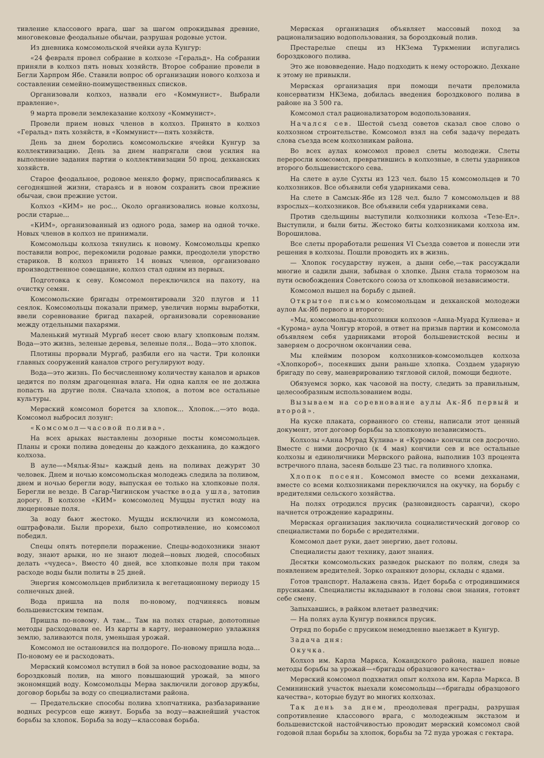тивление классового врага, шаг за шагом опрокидывая древние, многовековые феодальные обычаи, разрушая родовые устои.
Из дневника комсомольской ячейки аула Кунгур:
«24 февраля провел собрание в колхозе «Геральд». На собрании приняли в колхоз пять новых хозяйств. Второе собрание провели в Бегли Харпром Ябе. Ставили вопрос об организации нового колхоза и составлении семейно-поимущественных списков.
Организовали колхоз, назвали его «Коммунист». Выбрали правление».
9 марта провели землеказание колхозу «Коммунист».
Провели прием новых членов в колхоз. Принято в колхоз «Геральд» пять хозяйств, в «Коммунист»—пять хозяйств.
День за днем боролись комсомольские ячейки Кунгур за коллективизацию. День за днем напрягали свои усилия на выполнение задания партии о коллективизации 50 проц. дехканских хозяйств.
Старое феодальное, родовое меняло форму, приспосабливаясь к сегодняшней жизни, стараясь и в новом сохранить свои прежние обычаи, свои прежние устои.
Колхоз «КИМ» не рос... Около организовались новые колхозы, росли старые...
«КИМ», организованный из одного рода, замер на одной точке. Новых членов в колхоз не принимали.
Комсомольцы колхоза тянулись к новому. Комсомольцы крепко поставили вопрос, перекомили родовые рамки, преодолели упорство стариков. В колхоз принято 14 новых членов, организовано производственное совещание, колхоз стал одним из первых.
Подготовка к севу. Комсомол переключился на пахоту, на очистку семян.
Комсомольские бригады отремонтировали 320 плугов и 11 сеялок. Комсомольцы показали пример, увеличив нормы выработки, ввели соревнование бригад пахарей, организовали соревнование между отдельными пахарями.
Маленький мутный Мургаб несет свою влагу хлопковым полям. Вода—это жизнь, зеленые деревья, зеленые поля... Вода—это хлопок.
Плотины прорвали Мургаб, разбили его на части. Три колонки главных сооружений каналов строго регулируют воду.
Вода—это жизнь. По бесчисленному количеству каналов и арыков цедится по полям драгоценная влага. Ни одна капля ее не должна попасть на другие поля. Сначала хлопок, а потом все остальные культуры.
Мервский комсомол борется за хлопок... Хлопок...—это вода. Комсомол выбросил лозунг:
«Комсомол—часовой полива».
На всех арыках выставлены дозорные посты комсомольцев. Планы и сроки полива доведены до каждого дехканина, до каждого колхоза.
В ауле—«Мяльк-Язы» каждый день на поливах дежурят 30 человек. Днем и ночью комсомольская молодежь следила за поливом, днем и ночью берегли воду, выпуская ее только на хлопковые поля. Берегли не везде. В Сагар-Чигинском участке вода ушла, затопив дорогу. В колхозе «КИМ» комсомолец Мущды пустил воду на люцерновые поля.
За воду бьют жестоко. Мущды исключили из комсомола, оштрафовали. Были прорехи, было сопротивление, но комсомол победил.
Спецы опять потерпели поражение. Спецы-водохозники знают воду, знают арыки, но не знают людей—новых людей, способных делать «чудеса». Вместо 40 дней, все хлопковые поля при таком расходе воды были политы в 25 дней.
Энергия комсомольцев приблизила к вегетационному периоду 15 солнечных дней.
Вода пришла на поля по-новому, подчиняясь новым большевистским темпам.
Пришла по-новому. А там... Там на полях старые, допотопные методы расходовали ее. Из карты в карту, неравномерно увлажняя землю, заливаются поля, уменьшая урожай.
Комсомол не остановился на полдороге. По-новому пришла вода... По-новому ее и расходовать.
Мервский комсомол вступил в бой за новое расходование воды, за бороздковый полив, на много повышающий урожай, за много экономящий воду. Комсомольцы Мерва заключили договор дружбы, договор борьбы за воду со специалистами района.
— Предательские способы полива хлопчатника, разбазаривание водных ресурсов еще живут. Борьба за воду—важнейший участок борьбы за хлопок. Борьба за воду—классовая борьба.
Мервская организация объявляет массовый поход за рационализацию водопользования, за бороздковый полив.
Престарелые спецы из НКЗема Туркмении испугались бороздкового полива.
Это же нововведение. Надо подходить к нему осторожно. Дехкане к этому не привыкли.
Мервская организация при помощи печати преломила консерватизм НКЗема, добилась введения бороздкового полива в районе на 3 500 га.
Комсомол стал рационализатором водопользования.
Начался сев. Шестой съезд советов сказал свое слово о колхозном строительстве. Комсомол взял на себя задачу передать слова съезда всем колхозникам района.
Во всех аулах комсомол провел слеты молодежи. Слеты переросли комсомол, превратившись в колхозные, в слеты ударников второго большевистского сева.
На слете в ауле Сухты из 123 чел. было 15 комсомольцев и 70 колхозников. Все объявили себя ударниками сева.
На слете в Самсык-Ябе из 128 чел. было 7 комсомольцев и 88 взрослых—колхозников. Все объявили себя ударниками сева.
Против сдельщины выступили колхозники колхоза «Тезе-Ел». Выступили, и были биты. Жестоко биты колхозниками колхоза им. Ворошилова.
Все слеты проработали решения VI Съезда советов и понесли эти решения в колхозы. Пошли проводить их в жизнь.
— Хлопок государству нужен, а дыни себе,—так рассуждали многие и садили дыни, забывая о хлопке. Дыня стала тормозом на пути освобождения Советского союза от хлопковой независимости.
Комсомол вышел на борьбу с дыней.
Открытое письмо комсомольцам и дехканской молодежи аулов Ак-Яб первого и второго:
«Мы, комсомольцы-колхозники колхозов «Анна-Муард Кулиева» и «Курома» аула Чонгур второй, в ответ на призыв партии и комсомола объявляем себя ударниками второй большевистской весны и заверяем о досрочном окончании сева.
Мы клеймим позором колхозников-комсомольцев колхоза «Хлопкороб», посеявших дыни раньше хлопка. Создаем ударную бригаду по севу, маневрированию тягловой силой, помощи бедноте.
Обязуемся зорко, как часовой на посту, следить за правильным, целесообразным использованием воды.
Вызываем на соревнование аулы Ак-Яб первый и второй».
На куске плаката, сорванного со стены, написали этот ценный документ, этот договор борьбы за хлопковую независимость.
Колхозы «Анна Мурад Кулива» и «Курома» кончили сев досрочно. Вместе с ними досрочно (к 4 мая) кончили сев и все остальные колхозы и единоличники Мервского района, выполнив 103 процента встречного плана, засеяв больше 23 тыс. га поливного хлопка.
Хлопок посеян. Комсомол вместе со всеми дехканами, вместе со всеми колхозниками переключился на окучку, на борьбу с вредителями сельского хозяйства.
На полях отродился прусик (разновидность саранчи), скоро начнется отрождение карадрины.
Мервская организация заключила социалистический договор со специалистами по борьбе с вредителями.
Комсомол дает руки, дает энергию, дает головы.
Специалисты дают технику, дают знания.
Десятки комсомольских разведок рыскают по полям, следя за появлением вредителей. Зорко охраняют дозоры, склады с ядами.
Готов транспорт. Налажена связь. Идет борьба с отродившимися прусиками. Специалисты вкладывают в головы свои знания, готовят себе смену.
Запыхавшись, в райком влетает разведчик:
— На полях аула Кунгур появился прусик.
Отряд по борьбе с прусиком немедленно выезжает в Кунгур.
Задача дня:
Окучка.
Колхоз им. Карла Маркса, Кокандского района, нашел новые методы борьбы за урожай—«бригады образцового качества»
Мервский комсомол подхватил опыт колхоза им. Карла Маркса. В Семининский участок выехали комсомольцы—«бригады образцового качества», которые будут во многих колхозах.
Так день за днем, преодолевая преграды, разрушая сопротивление классового врага, с молодежным экстазом и большевистской настойчивостью проводит мервский комсомол свой годовой план борьбы за хлопок, борьбы за 72 пуда урожая с гектара.